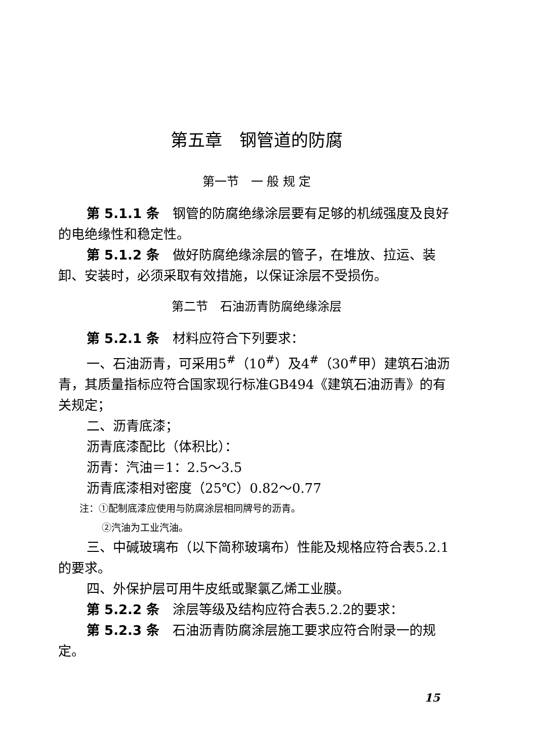第五章　钢管道的防腐
第一节　一 般 规 定
第 5.1.1 条　钢管的防腐绝缘涂层要有足够的机绒强度及良好的电绝缘性和稳定性。
第 5.1.2 条　做好防腐绝缘涂层的管子，在堆放、拉运、装卸、安装时，必须采取有效措施，以保证涂层不受损伤。
第二节　石油沥青防腐绝缘涂层
第 5.2.1 条　材料应符合下列要求：
一、石油沥青，可采用5<sup>#</sup>（10<sup>#</sup>）及4<sup>#</sup>（30<sup>#</sup>甲）建筑石油沥青，其质量指标应符合国家现行标准GB494《建筑石油沥青》的有关规定；
二、沥青底漆；
沥青底漆配比（体积比）：
沥青：汽油＝1：2.5～3.5
沥青底漆相对密度（25℃）0.82～0.77
注：①配制底漆应使用与防腐涂层相同牌号的沥青。
②汽油为工业汽油。
三、中碱玻璃布（以下简称玻璃布）性能及规格应符合表5.2.1的要求。
四、外保护层可用牛皮纸或聚氯乙烯工业膜。
第 5.2.2 条　涂层等级及结构应符合表5.2.2的要求：
第 5.2.3 条　石油沥青防腐涂层施工要求应符合附录一的规定。
15